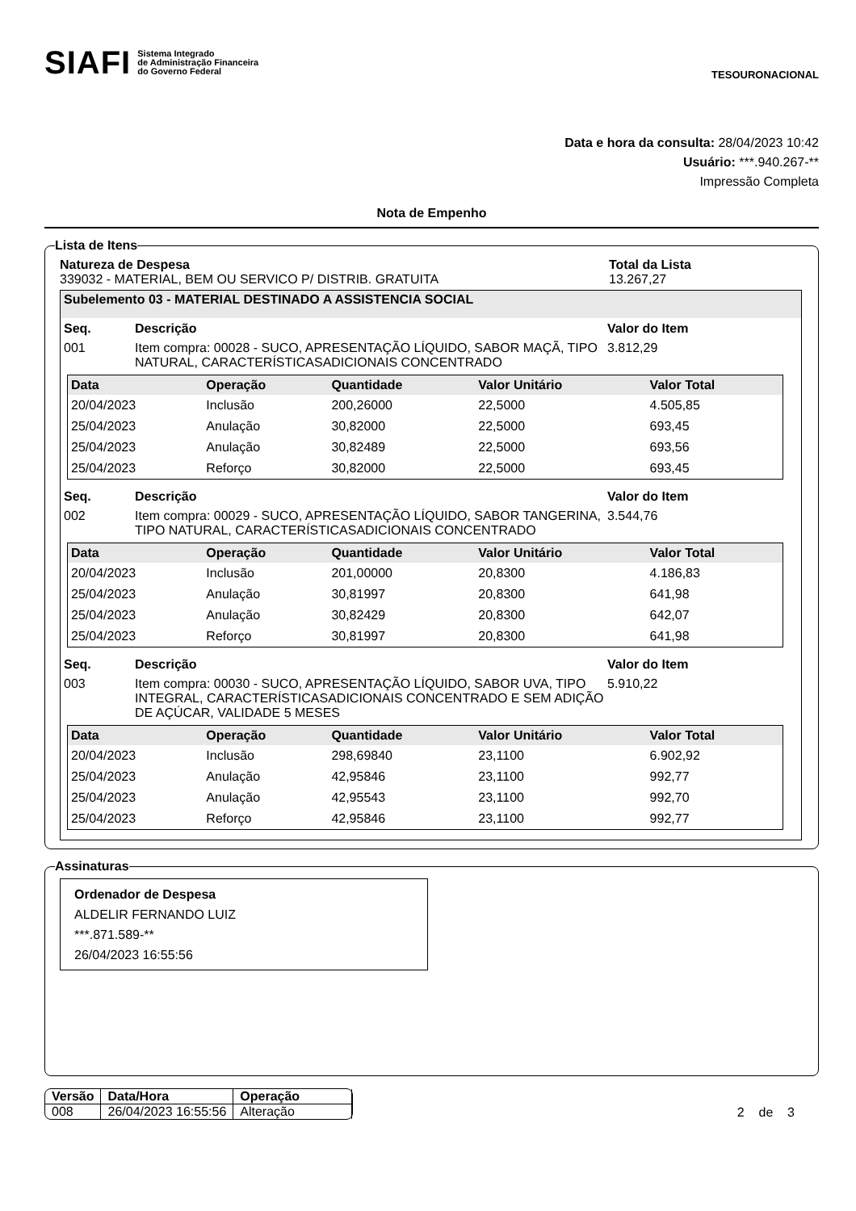SIAFI Sistema Integrado
de Administração Financeira
do Governo Federal
TESOURONACIONAL
Data e hora da consulta: 28/04/2023 10:42
Usuário: ***.940.267-**
Impressão Completa
Nota de Empenho
Lista de Itens
Natureza de Despesa
339032 - MATERIAL, BEM OU SERVICO P/ DISTRIB. GRATUITA
Total da Lista
13.267,27
Subelemento 03 - MATERIAL DESTINADO A ASSISTENCIA SOCIAL
Seq. Descrição Valor do Item
001 Item compra: 00028 - SUCO, APRESENTAÇÃO LÍQUIDO, SABOR MAÇÃ, TIPO NATURAL, CARACTERÍSTICASADICIONAIS CONCENTRADO
3.812,29
| Data | Operação | Quantidade | Valor Unitário | Valor Total |
| --- | --- | --- | --- | --- |
| 20/04/2023 | Inclusão | 200,26000 | 22,5000 | 4.505,85 |
| 25/04/2023 | Anulação | 30,82000 | 22,5000 | 693,45 |
| 25/04/2023 | Anulação | 30,82489 | 22,5000 | 693,56 |
| 25/04/2023 | Reforço | 30,82000 | 22,5000 | 693,45 |
Seq. Descrição Valor do Item
002 Item compra: 00029 - SUCO, APRESENTAÇÃO LÍQUIDO, SABOR TANGERINA, TIPO NATURAL, CARACTERÍSTICASADICIONAIS CONCENTRADO
3.544,76
| Data | Operação | Quantidade | Valor Unitário | Valor Total |
| --- | --- | --- | --- | --- |
| 20/04/2023 | Inclusão | 201,00000 | 20,8300 | 4.186,83 |
| 25/04/2023 | Anulação | 30,81997 | 20,8300 | 641,98 |
| 25/04/2023 | Anulação | 30,82429 | 20,8300 | 642,07 |
| 25/04/2023 | Reforço | 30,81997 | 20,8300 | 641,98 |
Seq. Descrição Valor do Item
003 Item compra: 00030 - SUCO, APRESENTAÇÃO LÍQUIDO, SABOR UVA, TIPO INTEGRAL, CARACTERÍSTICASADICIONAIS CONCENTRADO E SEM ADIÇÃO DE AÇÚCAR, VALIDADE 5 MESES
5.910,22
| Data | Operação | Quantidade | Valor Unitário | Valor Total |
| --- | --- | --- | --- | --- |
| 20/04/2023 | Inclusão | 298,69840 | 23,1100 | 6.902,92 |
| 25/04/2023 | Anulação | 42,95846 | 23,1100 | 992,77 |
| 25/04/2023 | Anulação | 42,95543 | 23,1100 | 992,70 |
| 25/04/2023 | Reforço | 42,95846 | 23,1100 | 992,77 |
Assinaturas
Ordenador de Despesa
ALDELIR FERNANDO LUIZ
***.871.589-**
26/04/2023 16:55:56
| Versão | Data/Hora | Operação |
| --- | --- | --- |
| 008 | 26/04/2023 16:55:56 | Alteração |
2 de 3